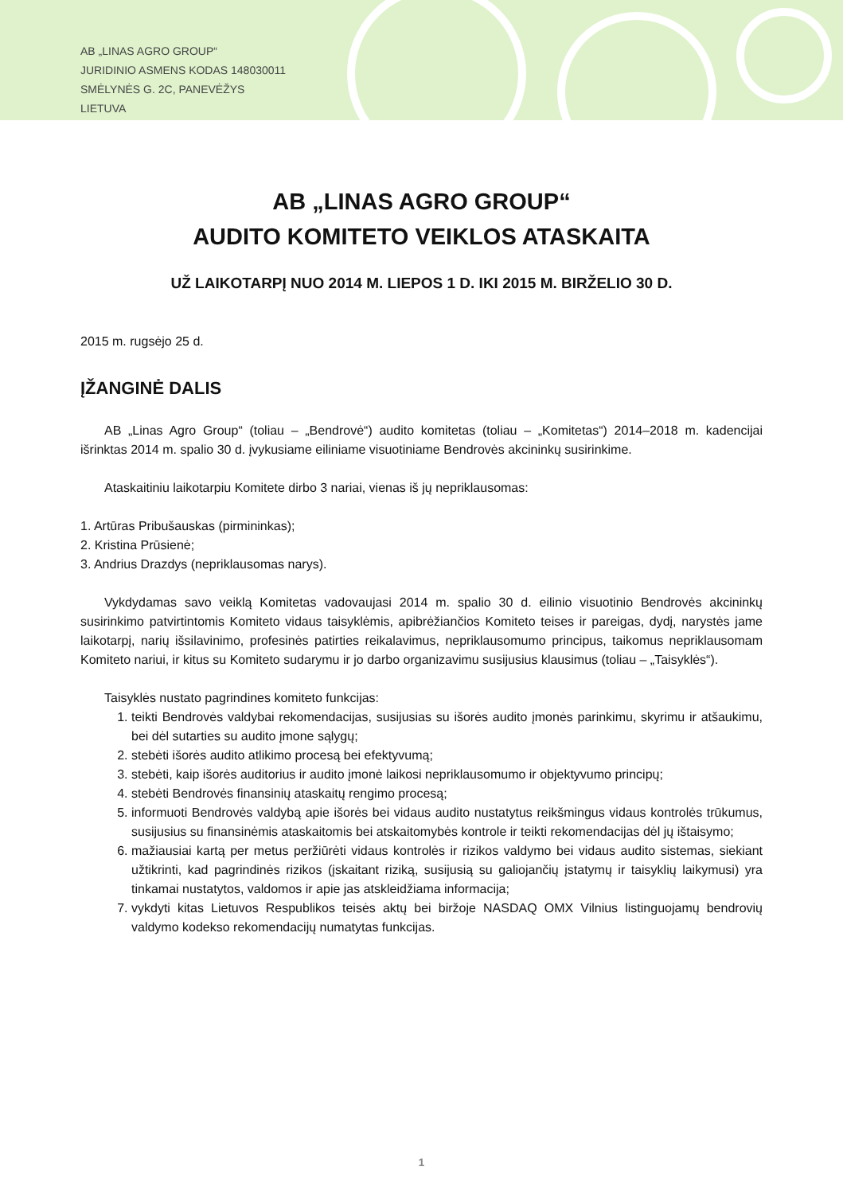AB „LINAS AGRO GROUP“
JURIDINIO ASMENS KODAS 148030011
SMĖLYNĖS G. 2C, PANEVĖŽYS
LIETUVA
AB „LINAS AGRO GROUP“
AUDITO KOMITETO VEIKLOS ATASKAITA
UŽ LAIKOTARPĮ NUO 2014 M. LIEPOS 1 D. IKI 2015 M. BIRŽELIO 30 D.
2015 m. rugsėjo 25 d.
ĮŽANGINĖ DALIS
AB „Linas Agro Group“ (toliau – „Bendrovė“) audito komitetas (toliau – „Komitetas“) 2014–2018 m. kadencijai išrinktas 2014 m. spalio 30 d. įvykusiame eiliniame visuotiniame Bendrovės akcininkų susirinkime.
Ataskaitiniu laikotarpiu Komitete dirbo 3 nariai, vienas iš jų nepriklausomas:
1. Artūras Pribušauskas (pirmininkas);
2. Kristina Prūsienė;
3. Andrius Drazdys (nepriklausomas narys).
Vykdydamas savo veiklą Komitetas vadovaujasi 2014 m. spalio 30 d. eilinio visuotinio Bendrovės akcininkų susirinkimo patvirtintomis Komiteto vidaus taisyklėmis, apibrėžiančios Komiteto teises ir pareigas, dydį, narystės jame laikotarpį, narių išsilavinimo, profesinės patirties reikalavimus, nepriklausomumo principus, taikomus nepriklausomam Komiteto nariui, ir kitus su Komiteto sudarymu ir jo darbo organizavimu susijusius klausimus (toliau – „Taisyklės“).
Taisyklės nustato pagrindines komiteto funkcijas:
1. teikti Bendrovės valdybai rekomendacijas, susijusias su išorės audito įmonės parinkimu, skyrimu ir atšaukimu, bei dėl sutarties su audito įmone sąlygų;
2. stebėti išorės audito atlikimo procesą bei efektyvumą;
3. stebėti, kaip išorės auditorius ir audito įmonė laikosi nepriklausomumo ir objektyvumo principų;
4. stebėti Bendrovės finansinių ataskaitų rengimo procesą;
5. informuoti Bendrovės valdybą apie išorės bei vidaus audito nustatytus reikšmingus vidaus kontrolės trūkumus, susijusius su finansinėmis ataskaitomis bei atskaitomybės kontrole ir teikti rekomendacijas dėl jų ištaisymo;
6. mažiausiai kartą per metus peržiūrėti vidaus kontrolės ir rizikos valdymo bei vidaus audito sistemas, siekiant užtikrinti, kad pagrindinės rizikos (įskaitant riziką, susijusią su galiojančių įstatymų ir taisyklių laikymusi) yra tinkamai nustatytos, valdomos ir apie jas atskleidžiama informacija;
7. vykdyti kitas Lietuvos Respublikos teisės aktų bei biržoje NASDAQ OMX Vilnius listinguojamų bendrovių valdymo kodekso rekomendacijų numatytas funkcijas.
1